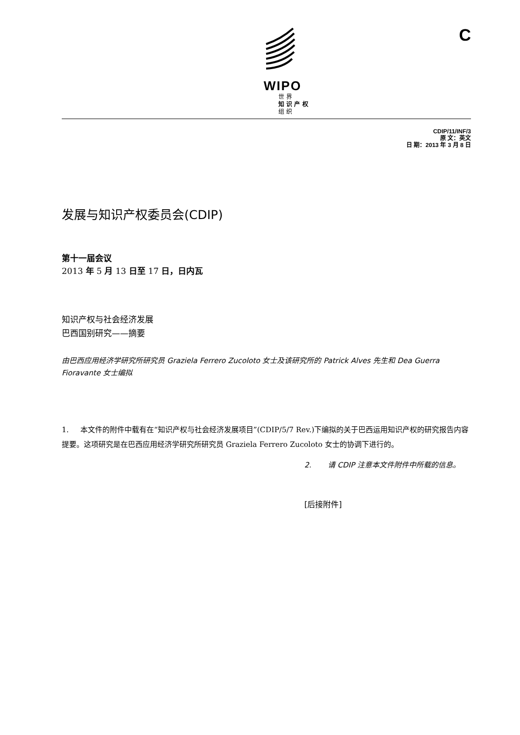WIPO
世 界
知 识 产 权
组 织
C
CDIP/11/INF/3
原 文：英文
日 期：2013 年 3 月 8 日
发展与知识产权委员会(CDIP)
第十一届会议
2013 年 5 月 13 日至 17 日，日内瓦
知识产权与社会经济发展
巴西国别研究——摘要
由巴西应用经济学研究所研究员 Graziela Ferrero Zucoloto 女士及该研究所的 Patrick Alves 先生和 Dea Guerra Fioravante 女士编拟
1. 本文件的附件中载有在“知识产权与社会经济发展项目”(CDIP/5/7 Rev.)下编拟的关于巴西运用知识产权的研究报告内容提要。这项研究是在巴西应用经济学研究所研究员 Graziela Ferrero Zucoloto 女士的协调下进行的。
2. 请 CDIP 注意本文件附件中所载的信息。
[后接附件]